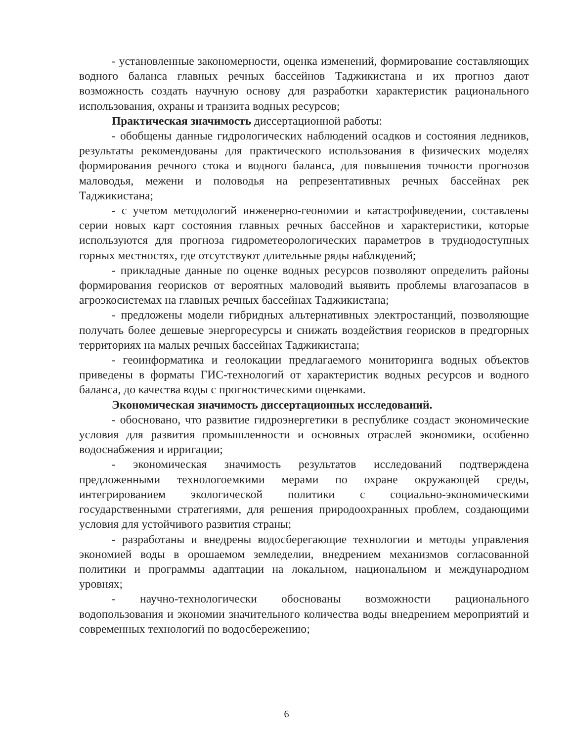- установленные закономерности, оценка изменений, формирование составляющих водного баланса главных речных бассейнов Таджикистана и их прогноз дают возможность создать научную основу для разработки характеристик рационального использования, охраны и транзита водных ресурсов;
Практическая значимость диссертационной работы:
- обобщены данные гидрологических наблюдений осадков и состояния ледников, результаты рекомендованы для практического использования в физических моделях формирования речного стока и водного баланса, для повышения точности прогнозов маловодья, межени и половодья на репрезентативных речных бассейнах рек Таджикистана;
- с учетом методологий инженерно-геономии и катастрофоведении, составлены серии новых карт состояния главных речных бассейнов и характеристики, которые используются для прогноза гидрометеорологических параметров в труднодоступных горных местностях, где отсутствуют длительные ряды наблюдений;
- прикладные данные по оценке водных ресурсов позволяют определить районы формирования георисков от вероятных маловодий выявить проблемы влагозапасов в агроэкосистемах на главных речных бассейнах Таджикистана;
- предложены модели гибридных альтернативных электростанций, позволяющие получать более дешевые энергоресурсы и снижать воздействия георисков в предгорных территориях на малых речных бассейнах Таджикистана;
- геоинформатика и геолокации предлагаемого мониторинга водных объектов приведены в форматы ГИС-технологий от характеристик водных ресурсов и водного баланса, до качества воды с прогностическими оценками.
Экономическая значимость диссертационных исследований.
- обосновано, что развитие гидроэнергетики в республике создаст экономические условия для развития промышленности и основных отраслей экономики, особенно водоснабжения и ирригации;
- экономическая значимость результатов исследований подтверждена предложенными технологоемкими мерами по охране окружающей среды, интегрированием экологической политики с социально-экономическими государственными стратегиями, для решения природоохранных проблем, создающими условия для устойчивого развития страны;
- разработаны и внедрены водосберегающие технологии и методы управления экономией воды в орошаемом земледелии, внедрением механизмов согласованной политики и программы адаптации на локальном, национальном и международном уровнях;
- научно-технологически обоснованы возможности рационального водопользования и экономии значительного количества воды внедрением мероприятий и современных технологий по водосбережению;
6